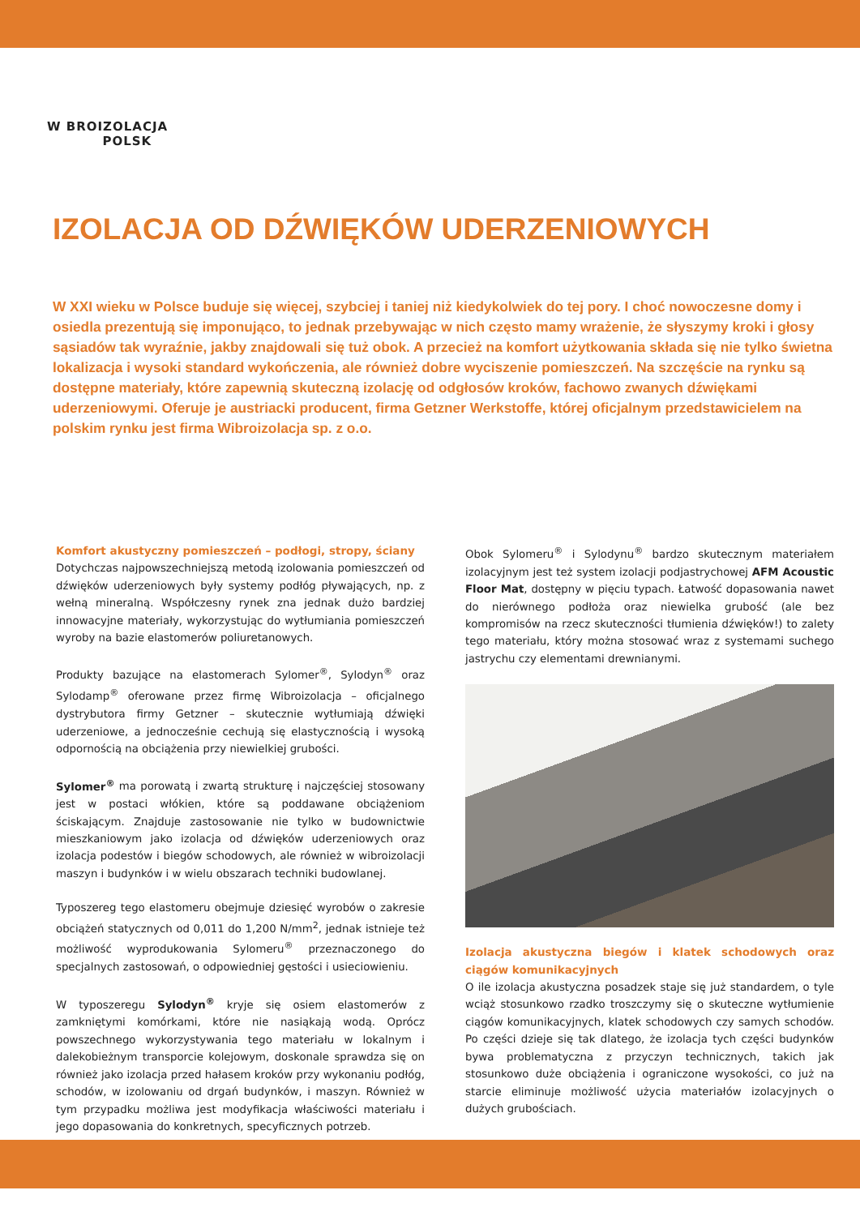W BROIZOLACJA
POLSK
IZOLACJA OD DŹWIĘKÓW UDERZENIOWYCH
W XXI wieku w Polsce buduje się więcej, szybciej i taniej niż kiedykolwiek do tej pory. I choć nowoczesne domy i osiedla prezentują się imponująco, to jednak przebywając w nich często mamy wrażenie, że słyszymy kroki i głosy sąsiadów tak wyraźnie, jakby znajdowali się tuż obok. A przecież na komfort użytkowania składa się nie tylko świetna lokalizacja i wysoki standard wykończenia, ale również dobre wyciszenie pomieszczeń. Na szczęście na rynku są dostępne materiały, które zapewnią skuteczną izolację od odgłosów kroków, fachowo zwanych dźwiękami uderzeniowymi. Oferuje je austriacki producent, firma Getzner Werkstoffe, której oficjalnym przedstawicielem na polskim rynku jest firma Wibroizolacja sp. z o.o.
Komfort akustyczny pomieszczeń – podłogi, stropy, ściany
Dotychczas najpowszechniejszą metodą izolowania pomieszczeń od dźwięków uderzeniowych były systemy podłóg pływających, np. z wełną mineralną. Współczesny rynek zna jednak dużo bardziej innowacyjne materiały, wykorzystując do wytłumiania pomieszczeń wyroby na bazie elastomerów poliuretanowych.
Produkty bazujące na elastomerach Sylomer<sup>®</sup>, Sylodyn<sup>®</sup> oraz Sylodamp<sup>®</sup> oferowane przez firmę Wibroizolacja – oficjalnego dystrybutora firmy Getzner – skutecznie wytłumiają dźwięki uderzeniowe, a jednocześnie cechują się elastycznością i wysoką odpornością na obciążenia przy niewielkiej grubości.
Sylomer<sup>®</sup> ma porowatą i zwartą strukturę i najczęściej stosowany jest w postaci włókien, które są poddawane obciążeniom ściskającym. Znajduje zastosowanie nie tylko w budownictwie mieszkaniowym jako izolacja od dźwięków uderzeniowych oraz izolacja podestów i biegów schodowych, ale również w wibroizolacji maszyn i budynków i w wielu obszarach techniki budowlanej.
Typoszereg tego elastomeru obejmuje dziesięć wyrobów o zakresie obciążeń statycznych od 0,011 do 1,200 N/mm<sup>2</sup>, jednak istnieje też możliwość wyprodukowania Sylomeru<sup>®</sup> przeznaczonego do specjalnych zastosowań, o odpowiedniej gęstości i usieciowieniu.
W typoszeregu Sylodyn<sup>®</sup> kryje się osiem elastomerów z zamkniętymi komórkami, które nie nasiąkają wodą. Oprócz powszechnego wykorzystywania tego materiału w lokalnym i dalekobieżnym transporcie kolejowym, doskonale sprawdza się on również jako izolacja przed hałasem kroków przy wykonaniu podłóg, schodów, w izolowaniu od drgań budynków, i maszyn. Również w tym przypadku możliwa jest modyfikacja właściwości materiału i jego dopasowania do konkretnych, specyficznych potrzeb.
Obok Sylomeru<sup>®</sup> i Sylodynu<sup>®</sup> bardzo skutecznym materiałem izolacyjnym jest też system izolacji podjastrychowej AFM Acoustic Floor Mat, dostępny w pięciu typach. Łatwość dopasowania nawet do nierównego podłoża oraz niewielka grubość (ale bez kompromisów na rzecz skuteczności tłumienia dźwięków!) to zalety tego materiału, który można stosować wraz z systemami suchego jastrychu czy elementami drewnianymi.
Izolacja akustyczna biegów i klatek schodowych oraz ciągów komunikacyjnych
O ile izolacja akustyczna posadzek staje się już standardem, o tyle wciąż stosunkowo rzadko troszczymy się o skuteczne wytłumienie ciągów komunikacyjnych, klatek schodowych czy samych schodów. Po części dzieje się tak dlatego, że izolacja tych części budynków bywa problematyczna z przyczyn technicznych, takich jak stosunkowo duże obciążenia i ograniczone wysokości, co już na starcie eliminuje możliwość użycia materiałów izolacyjnych o dużych grubościach.